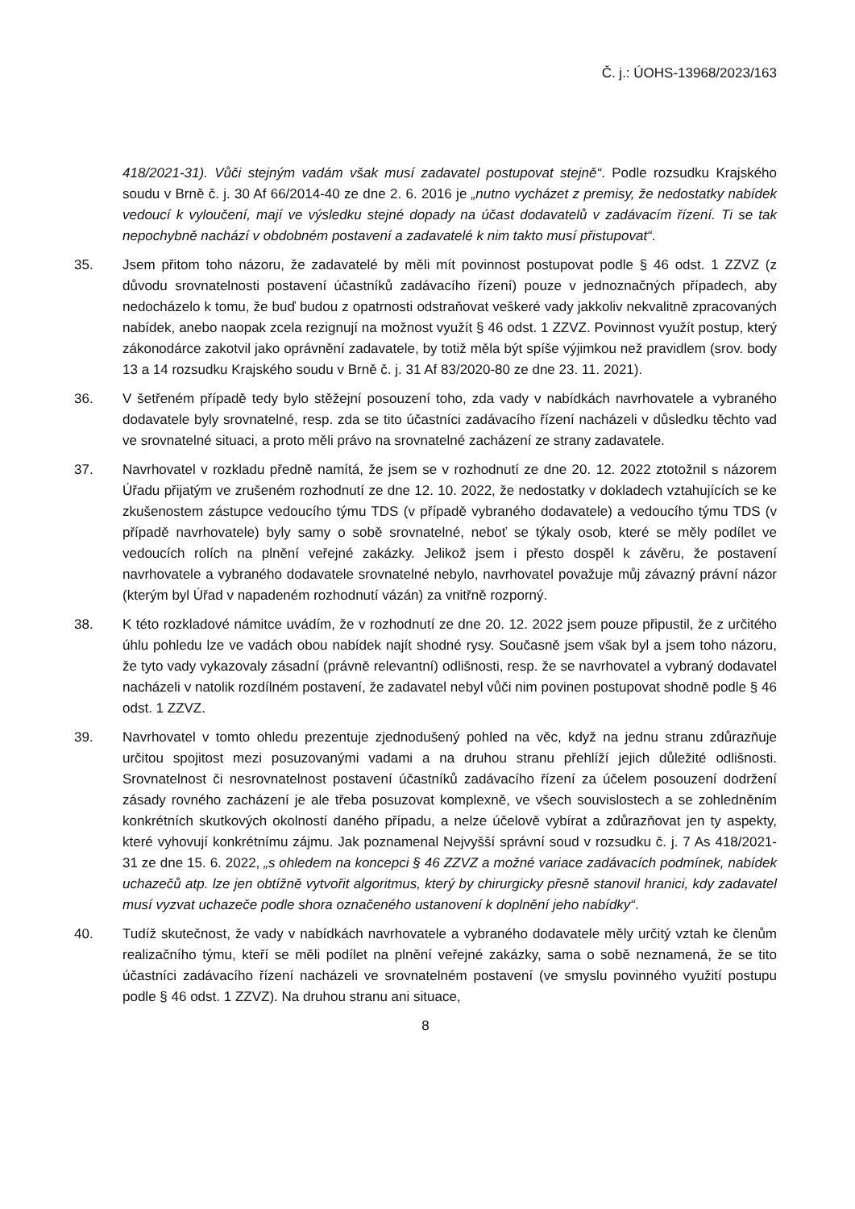Č. j.: ÚOHS-13968/2023/163
418/2021-31). Vůči stejným vadám však musí zadavatel postupovat stejně“. Podle rozsudku Krajského soudu v Brně č. j. 30 Af 66/2014-40 ze dne 2. 6. 2016 je „nutno vycházet z premisy, že nedostatky nabídek vedoucí k vyloučení, mají ve výsledku stejné dopady na účast dodavatelů v zadávacím řízení. Ti se tak nepochybně nachází v obdobném postavení a zadavatelé k nim takto musí přistupovat“.
35. Jsem přitom toho názoru, že zadavatelé by měli mít povinnost postupovat podle § 46 odst. 1 ZZVZ (z důvodu srovnatelnosti postavení účastníků zadávacího řízení) pouze v jednoznačných případech, aby nedocházelo k tomu, že buď budou z opatrnosti odstraňovat veškeré vady jakkoliv nekvalitně zpracovaných nabídek, anebo naopak zcela rezignují na možnost využít § 46 odst. 1 ZZVZ. Povinnost využít postup, který zákonodárce zakotvil jako oprávnění zadavatele, by totiž měla být spíše výjimkou než pravidlem (srov. body 13 a 14 rozsudku Krajského soudu v Brně č. j. 31 Af 83/2020-80 ze dne 23. 11. 2021).
36. V šetřeném případě tedy bylo stěžejní posouzení toho, zda vady v nabídkách navrhovatele a vybraného dodavatele byly srovnatelné, resp. zda se tito účastníci zadávacího řízení nacházeli v důsledku těchto vad ve srovnatelné situaci, a proto měli právo na srovnatelné zacházení ze strany zadavatele.
37. Navrhovatel v rozkladu předně namítá, že jsem se v rozhodnutí ze dne 20. 12. 2022 ztotožnil s názorem Úřadu přijatým ve zrušeném rozhodnutí ze dne 12. 10. 2022, že nedostatky v dokladech vztahujících se ke zkušenostem zástupce vedoucího týmu TDS (v případě vybraného dodavatele) a vedoucího týmu TDS (v případě navrhovatele) byly samy o sobě srovnatelné, neboť se týkaly osob, které se měly podílet ve vedoucích rolích na plnění veřejné zakázky. Jelikož jsem i přesto dospěl k závěru, že postavení navrhovatele a vybraného dodavatele srovnatelné nebylo, navrhovatel považuje můj závazný právní názor (kterým byl Úřad v napadeném rozhodnutí vázán) za vnitřně rozporný.
38. K této rozkladové námitce uvádím, že v rozhodnutí ze dne 20. 12. 2022 jsem pouze připustil, že z určitého úhlu pohledu lze ve vadách obou nabídek najít shodné rysy. Současně jsem však byl a jsem toho názoru, že tyto vady vykazovaly zásadní (právně relevantní) odlišnosti, resp. že se navrhovatel a vybraný dodavatel nacházeli v natolik rozdílném postavení, že zadavatel nebyl vůči nim povinen postupovat shodně podle § 46 odst. 1 ZZVZ.
39. Navrhovatel v tomto ohledu prezentuje zjednodušený pohled na věc, když na jednu stranu zdůrazňuje určitou spojitost mezi posuzovanými vadami a na druhou stranu přehlíží jejich důležité odlišnosti. Srovnatelnost či nesrovnatelnost postavení účastníků zadávacího řízení za účelem posouzení dodržení zásady rovného zacházení je ale třeba posuzovat komplexně, ve všech souvislostech a se zohledněním konkrétních skutkových okolností daného případu, a nelze účelově vybírat a zdůrazňovat jen ty aspekty, které vyhovují konkrétnímu zájmu. Jak poznamenal Nejvyšší správní soud v rozsudku č. j. 7 As 418/2021-31 ze dne 15. 6. 2022, „s ohledem na koncepci § 46 ZZVZ a možné variace zadávacích podmínek, nabídek uchazečů atp. lze jen obtížně vytvořit algoritmus, který by chirurgicky přesně stanovil hranici, kdy zadavatel musí vyzvat uchazeče podle shora označeného ustanovení k doplnění jeho nabídky“.
40. Tudíž skutečnost, že vady v nabídkách navrhovatele a vybraného dodavatele měly určitý vztah ke členům realizačního týmu, kteří se měli podílet na plnění veřejné zakázky, sama o sobě neznamená, že se tito účastníci zadávacího řízení nacházeli ve srovnatelném postavení (ve smyslu povinného využití postupu podle § 46 odst. 1 ZZVZ). Na druhou stranu ani situace,
8